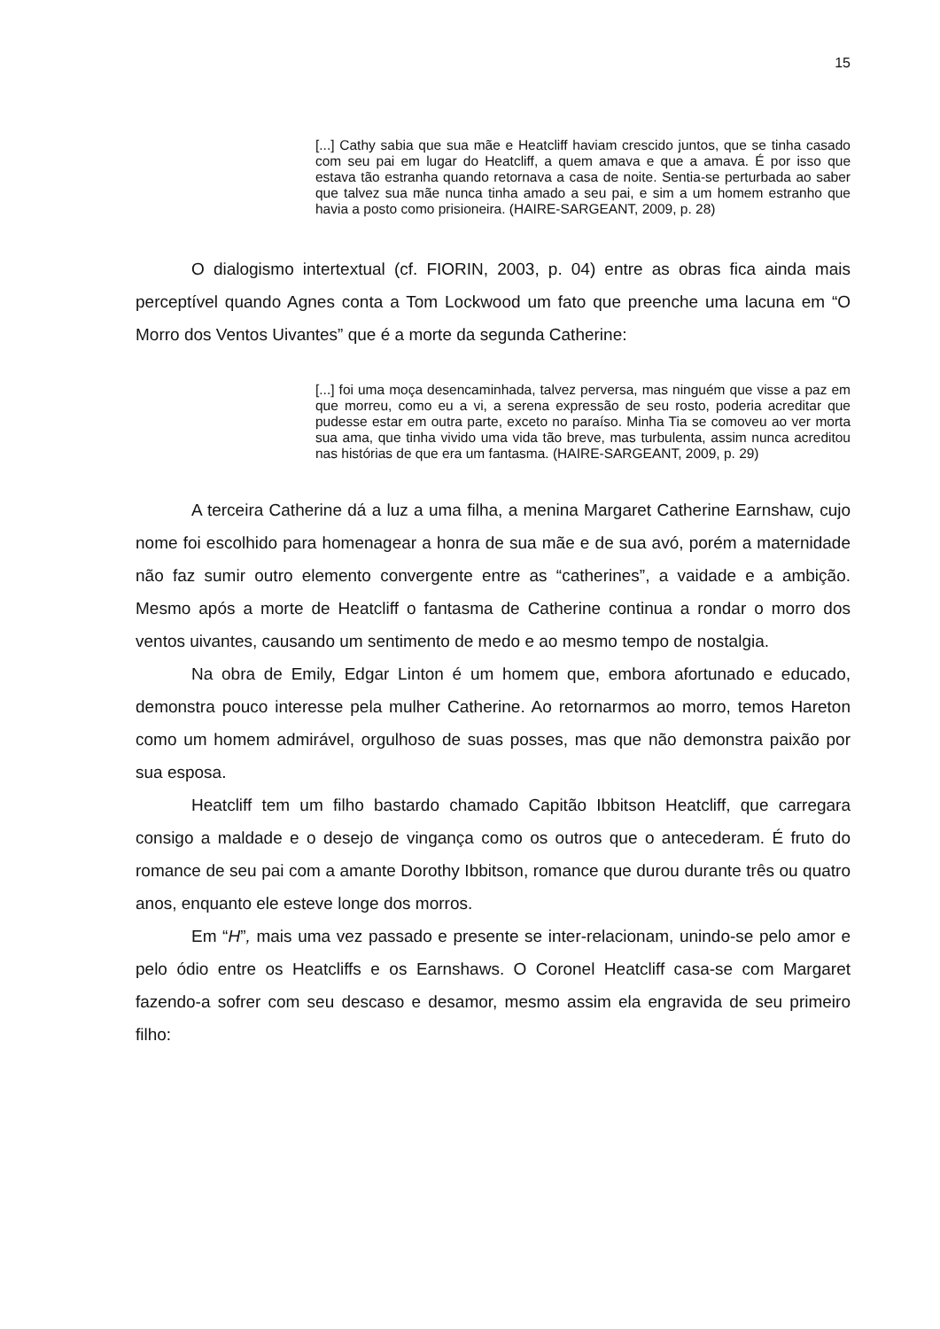15
[...] Cathy sabia que sua mãe e Heatcliff haviam crescido juntos, que se tinha casado com seu pai em lugar do Heatcliff, a quem amava e que a amava. É por isso que estava tão estranha quando retornava a casa de noite. Sentia-se perturbada ao saber que talvez sua mãe nunca tinha amado a seu pai, e sim a um homem estranho que havia a posto como prisioneira. (HAIRE-SARGEANT, 2009, p. 28)
O dialogismo intertextual (cf. FIORIN, 2003, p. 04) entre as obras fica ainda mais perceptível quando Agnes conta a Tom Lockwood um fato que preenche uma lacuna em “O Morro dos Ventos Uivantes” que é a morte da segunda Catherine:
[...] foi uma moça desencaminhada, talvez perversa, mas ninguém que visse a paz em que morreu, como eu a vi, a serena expressão de seu rosto, poderia acreditar que pudesse estar em outra parte, exceto no paraíso. Minha Tia se comoveu ao ver morta sua ama, que tinha vivido uma vida tão breve, mas turbulenta, assim nunca acreditou nas histórias de que era um fantasma. (HAIRE-SARGEANT, 2009, p. 29)
A terceira Catherine dá a luz a uma filha, a menina Margaret Catherine Earnshaw, cujo nome foi escolhido para homenagear a honra de sua mãe e de sua avó, porém a maternidade não faz sumir outro elemento convergente entre as “catherines”, a vaidade e a ambição. Mesmo após a morte de Heatcliff o fantasma de Catherine continua a rondar o morro dos ventos uivantes, causando um sentimento de medo e ao mesmo tempo de nostalgia.
Na obra de Emily, Edgar Linton é um homem que, embora afortunado e educado, demonstra pouco interesse pela mulher Catherine. Ao retornarmos ao morro, temos Hareton como um homem admirável, orgulhoso de suas posses, mas que não demonstra paixão por sua esposa.
Heatcliff tem um filho bastardo chamado Capitão Ibbitson Heatcliff, que carregara consigo a maldade e o desejo de vingança como os outros que o antecederam. É fruto do romance de seu pai com a amante Dorothy Ibbitson, romance que durou durante três ou quatro anos, enquanto ele esteve longe dos morros.
Em “H”, mais uma vez passado e presente se inter-relacionam, unindo-se pelo amor e pelo ódio entre os Heatcliffs e os Earnshaws. O Coronel Heatcliff casa-se com Margaret fazendo-a sofrer com seu descaso e desamor, mesmo assim ela engravida de seu primeiro filho: